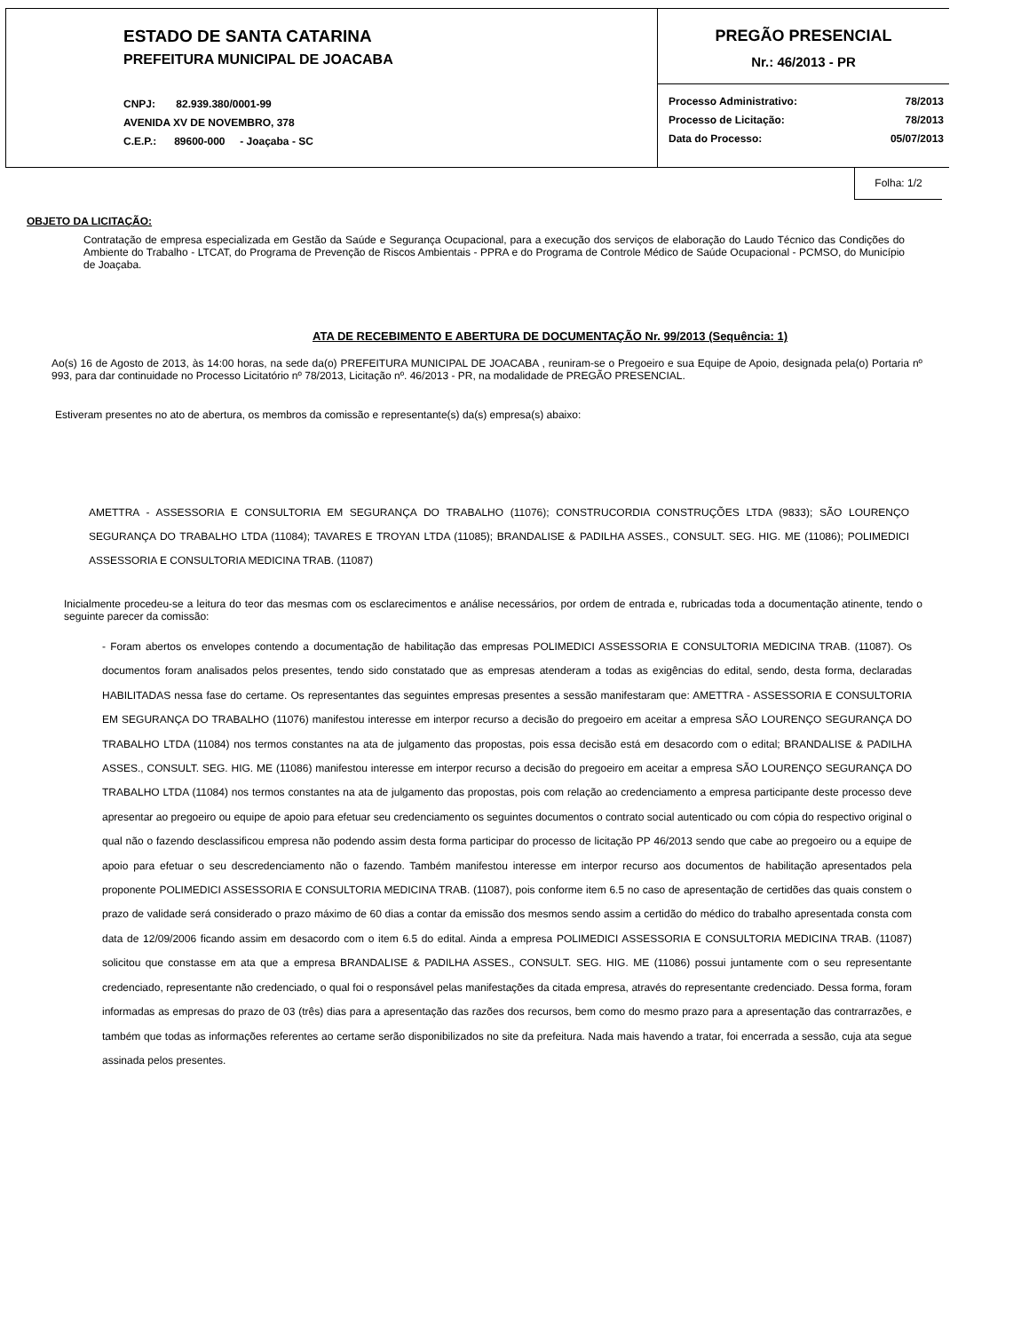ESTADO DE SANTA CATARINA
PREFEITURA MUNICIPAL DE JOACABA
CNPJ: 82.939.380/0001-99
AVENIDA XV DE NOVEMBRO, 378
C.E.P.: 89600-000 - Joaçaba - SC
PREGÃO PRESENCIAL
Nr.: 46/2013 - PR
Processo Administrativo: 78/2013
Processo de Licitação: 78/2013
Data do Processo: 05/07/2013
Folha: 1/2
OBJETO DA LICITAÇÃO:
Contratação de empresa especializada em Gestão da Saúde e Segurança Ocupacional, para a execução dos serviços de elaboração do Laudo Técnico das Condições do Ambiente do Trabalho - LTCAT, do Programa de Prevenção de Riscos Ambientais - PPRA e do Programa de Controle Médico de Saúde Ocupacional - PCMSO, do Município de Joaçaba.
ATA DE RECEBIMENTO E ABERTURA DE DOCUMENTAÇÃO Nr. 99/2013 (Sequência: 1)
Ao(s) 16 de Agosto de 2013, às 14:00 horas, na sede da(o) PREFEITURA MUNICIPAL DE JOACABA , reuniram-se o Pregoeiro e sua Equipe de Apoio, designada pela(o) Portaria nº 993, para dar continuidade no Processo Licitatório nº 78/2013, Licitação nº. 46/2013 - PR, na modalidade de PREGÃO PRESENCIAL.
Estiveram presentes no ato de abertura, os membros da comissão e representante(s) da(s) empresa(s) abaixo:
AMETTRA - ASSESSORIA E CONSULTORIA EM SEGURANÇA DO TRABALHO (11076); CONSTRUCORDIA CONSTRUÇÕES LTDA (9833); SÃO LOURENÇO SEGURANÇA DO TRABALHO LTDA (11084); TAVARES E TROYAN LTDA (11085); BRANDALISE & PADILHA ASSES., CONSULT. SEG. HIG. ME (11086); POLIMEDICI ASSESSORIA E CONSULTORIA MEDICINA TRAB. (11087)
Inicialmente procedeu-se a leitura do teor das mesmas com os esclarecimentos e análise necessários, por ordem de entrada e, rubricadas toda a documentação atinente, tendo o seguinte parecer da comissão:
- Foram abertos os envelopes contendo a documentação de habilitação das empresas POLIMEDICI ASSESSORIA E CONSULTORIA MEDICINA TRAB. (11087). Os documentos foram analisados pelos presentes, tendo sido constatado que as empresas atenderam a todas as exigências do edital, sendo, desta forma, declaradas HABILITADAS nessa fase do certame. Os representantes das seguintes empresas presentes a sessão manifestaram que: AMETTRA - ASSESSORIA E CONSULTORIA EM SEGURANÇA DO TRABALHO (11076) manifestou interesse em interpor recurso a decisão do pregoeiro em aceitar a empresa SÃO LOURENÇO SEGURANÇA DO TRABALHO LTDA (11084) nos termos constantes na ata de julgamento das propostas, pois essa decisão está em desacordo com o edital; BRANDALISE & PADILHA ASSES., CONSULT. SEG. HIG. ME (11086) manifestou interesse em interpor recurso a decisão do pregoeiro em aceitar a empresa SÃO LOURENÇO SEGURANÇA DO TRABALHO LTDA (11084) nos termos constantes na ata de julgamento das propostas, pois com relação ao credenciamento a empresa participante deste processo deve apresentar ao pregoeiro ou equipe de apoio para efetuar seu credenciamento os seguintes documentos o contrato social autenticado ou com cópia do respectivo original o qual não o fazendo desclassificou empresa não podendo assim desta forma participar do processo de licitação PP 46/2013 sendo que cabe ao pregoeiro ou a equipe de apoio para efetuar o seu descredenciamento não o fazendo. Também manifestou interesse em interpor recurso aos documentos de habilitação apresentados pela proponente POLIMEDICI ASSESSORIA E CONSULTORIA MEDICINA TRAB. (11087), pois conforme item 6.5 no caso de apresentação de certidões das quais constem o prazo de validade será considerado o prazo máximo de 60 dias a contar da emissão dos mesmos sendo assim a certidão do médico do trabalho apresentada consta com data de 12/09/2006 ficando assim em desacordo com o item 6.5 do edital. Ainda a empresa POLIMEDICI ASSESSORIA E CONSULTORIA MEDICINA TRAB. (11087) solicitou que constasse em ata que a empresa BRANDALISE & PADILHA ASSES., CONSULT. SEG. HIG. ME (11086) possui juntamente com o seu representante credenciado, representante não credenciado, o qual foi o responsável pelas manifestações da citada empresa, através do representante credenciado. Dessa forma, foram informadas as empresas do prazo de 03 (três) dias para a apresentação das razões dos recursos, bem como do mesmo prazo para a apresentação das contrarrazões, e também que todas as informações referentes ao certame serão disponibilizados no site da prefeitura. Nada mais havendo a tratar, foi encerrada a sessão, cuja ata segue assinada pelos presentes.